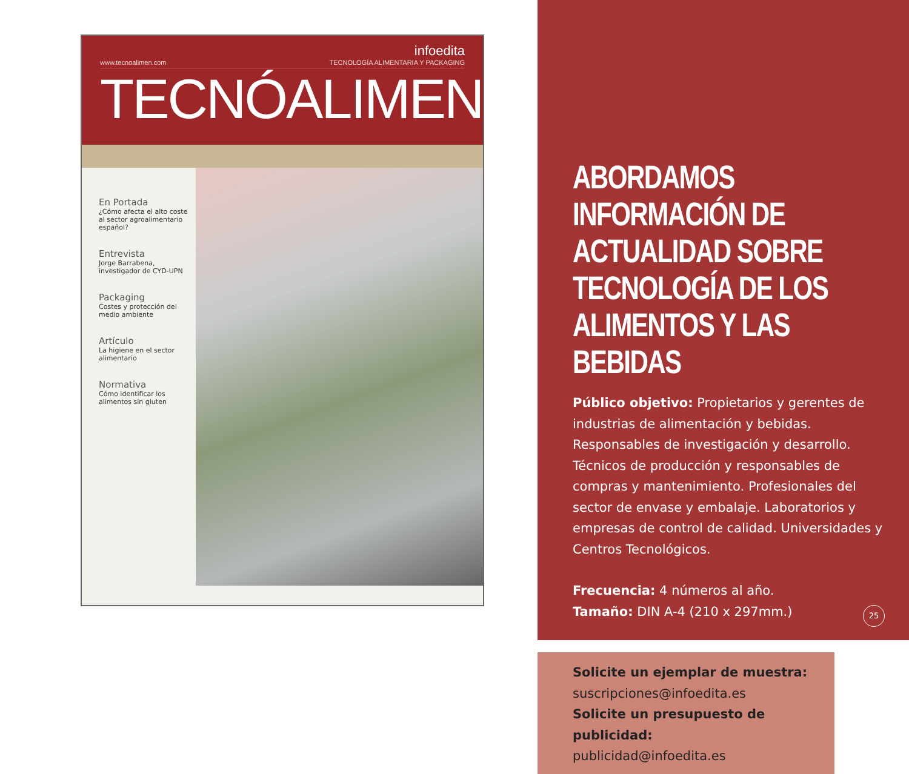infoedita
www.tecnoalimen.com TECNOLOGÍA ALIMENTARIA Y PACKAGING
TECNÓALIMEN
En Portada
¿Cómo afecta el alto coste al sector agroalimentario español?
Entrevista
Jorge Barrabena, investigador de CYD-UPN
Packaging
Costes y protección del medio ambiente
Artículo
La higiene en el sector alimentario
Normativa
Cómo identificar los alimentos sin gluten
ABORDAMOS INFORMACIÓN DE ACTUALIDAD SOBRE TECNOLOGÍA DE LOS ALIMENTOS Y LAS BEBIDAS
Público objetivo: Propietarios y gerentes de industrias de alimentación y bebidas. Responsables de investigación y desarrollo. Técnicos de producción y responsables de compras y mantenimiento. Profesionales del sector de envase y embalaje. Laboratorios y empresas de control de calidad. Universidades y Centros Tecnológicos.
Frecuencia: 4 números al año.
Tamaño: DIN A-4 (210 x 297mm.)
Solicite un ejemplar de muestra:
suscripciones@infoedita.es
Solicite un presupuesto de publicidad:
publicidad@infoedita.es
25